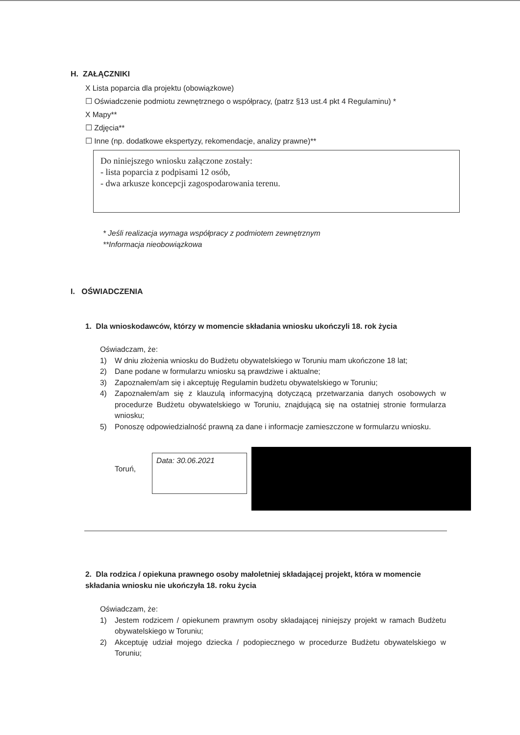H. ZAŁĄCZNIKI
X Lista poparcia dla projektu (obowiązkowe)
☐ Oświadczenie podmiotu zewnętrznego o współpracy, (patrz §13 ust.4 pkt 4 Regulaminu) *
X Mapy**
☐ Zdjęcia**
☐ Inne (np. dodatkowe ekspertyzy, rekomendacje, analizy prawne)**
Do niniejszego wniosku załączone zostały:
- lista poparcia z podpisami 12 osób,
- dwa arkusze koncepcji zagospodarowania terenu.
* Jeśli realizacja wymaga współpracy z podmiotem zewnętrznym
**Informacja nieobowiązkowa
I. OŚWIADCZENIA
1. Dla wnioskodawców, którzy w momencie składania wniosku ukończyli 18. rok życia
Oświadczam, że:
1) W dniu złożenia wniosku do Budżetu obywatelskiego w Toruniu mam ukończone 18 lat;
2) Dane podane w formularzu wniosku są prawdziwe i aktualne;
3) Zapoznałem/am się i akceptuję Regulamin budżetu obywatelskiego w Toruniu;
4) Zapoznałem/am się z klauzulą informacyjną dotyczącą przetwarzania danych osobowych w procedurze Budżetu obywatelskiego w Toruniu, znajdującą się na ostatniej stronie formularza wniosku;
5) Ponoszę odpowiedzialność prawną za dane i informacje zamieszczone w formularzu wniosku.
Toruń,
Data: 30.06.2021
2. Dla rodzica / opiekuna prawnego osoby małoletniej składającej projekt, która w momencie składania wniosku nie ukończyła 18. roku życia
Oświadczam, że:
1) Jestem rodzicem / opiekunem prawnym osoby składającej niniejszy projekt w ramach Budżetu obywatelskiego w Toruniu;
2) Akceptuję udział mojego dziecka / podopiecznego w procedurze Budżetu obywatelskiego w Toruniu;